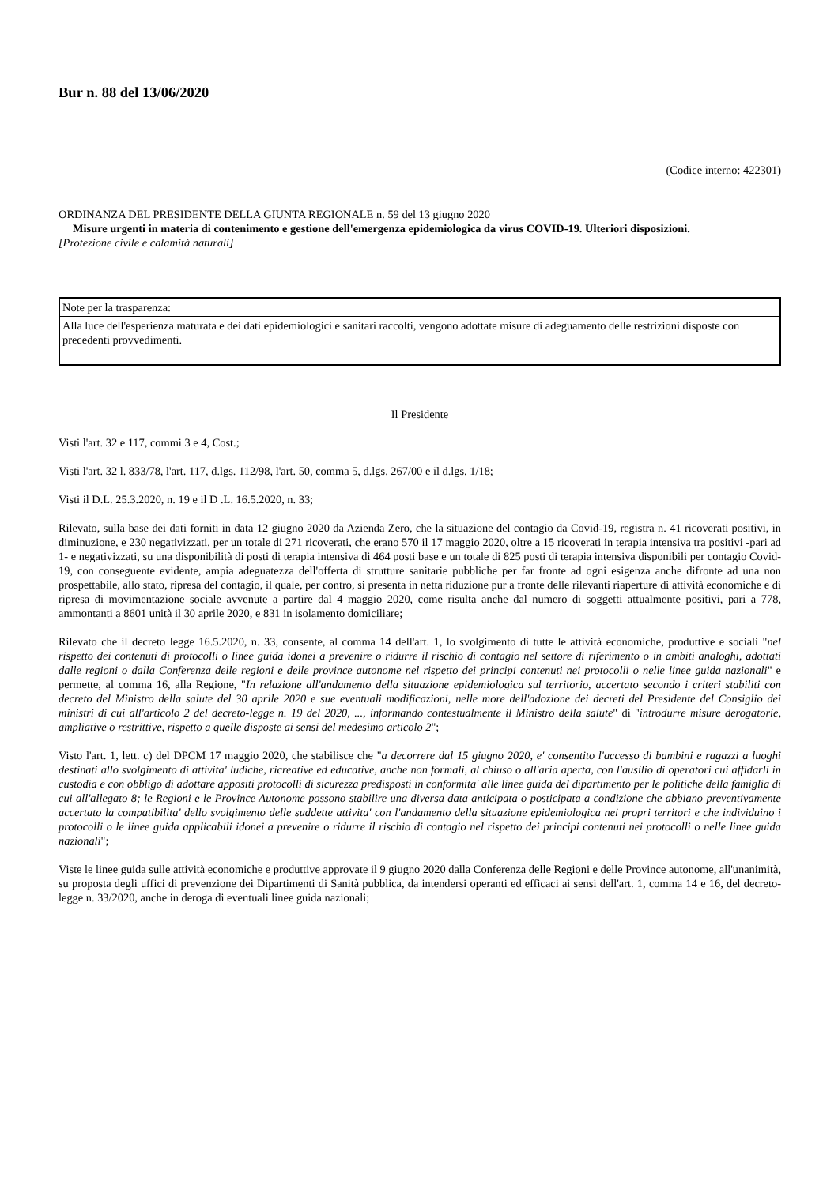Bur n. 88 del 13/06/2020
(Codice interno: 422301)
ORDINANZA DEL PRESIDENTE DELLA GIUNTA REGIONALE n. 59 del 13 giugno 2020
Misure urgenti in materia di contenimento e gestione dell'emergenza epidemiologica da virus COVID-19. Ulteriori disposizioni.
[Protezione civile e calamità naturali]
Note per la trasparenza:
Alla luce dell'esperienza maturata e dei dati epidemiologici e sanitari raccolti, vengono adottate misure di adeguamento delle restrizioni disposte con precedenti provvedimenti.
Il Presidente
Visti l'art. 32 e 117, commi 3 e 4, Cost.;
Visti l'art. 32 l. 833/78, l'art. 117, d.lgs. 112/98, l'art. 50, comma 5, d.lgs. 267/00 e il d.lgs. 1/18;
Visti il D.L. 25.3.2020, n. 19 e il D .L. 16.5.2020, n. 33;
Rilevato, sulla base dei dati forniti in data 12 giugno 2020 da Azienda Zero, che la situazione del contagio da Covid-19, registra n. 41 ricoverati positivi, in diminuzione, e 230 negativizzati, per un totale di 271 ricoverati, che erano 570 il 17 maggio 2020, oltre a 15 ricoverati in terapia intensiva tra positivi -pari ad 1- e negativizzati, su una disponibilità di posti di terapia intensiva di 464 posti base e un totale di 825 posti di terapia intensiva disponibili per contagio Covid-19, con conseguente evidente, ampia adeguatezza dell'offerta di strutture sanitarie pubbliche per far fronte ad ogni esigenza anche difronte ad una non prospettabile, allo stato, ripresa del contagio, il quale, per contro, si presenta in netta riduzione pur a fronte delle rilevanti riaperture di attività economiche e di ripresa di movimentazione sociale avvenute a partire dal 4 maggio 2020, come risulta anche dal numero di soggetti attualmente positivi, pari a 778, ammontanti a 8601 unità il 30 aprile 2020, e 831 in isolamento domiciliare;
Rilevato che il decreto legge 16.5.2020, n. 33, consente, al comma 14 dell'art. 1, lo svolgimento di tutte le attività economiche, produttive e sociali "nel rispetto dei contenuti di protocolli o linee guida idonei a prevenire o ridurre il rischio di contagio nel settore di riferimento o in ambiti analoghi, adottati dalle regioni o dalla Conferenza delle regioni e delle province autonome nel rispetto dei principi contenuti nei protocolli o nelle linee guida nazionali" e permette, al comma 16, alla Regione, "In relazione all'andamento della situazione epidemiologica sul territorio, accertato secondo i criteri stabiliti con decreto del Ministro della salute del 30 aprile 2020 e sue eventuali modificazioni, nelle more dell'adozione dei decreti del Presidente del Consiglio dei ministri di cui all'articolo 2 del decreto-legge n. 19 del 2020, ..., informando contestualmente il Ministro della salute" di "introdurre misure derogatorie, ampliative o restrittive, rispetto a quelle disposte ai sensi del medesimo articolo 2";
Visto l'art. 1, lett. c) del DPCM 17 maggio 2020, che stabilisce che "a decorrere dal 15 giugno 2020, e' consentito l'accesso di bambini e ragazzi a luoghi destinati allo svolgimento di attivita' ludiche, ricreative ed educative, anche non formali, al chiuso o all'aria aperta, con l'ausilio di operatori cui affidarli in custodia e con obbligo di adottare appositi protocolli di sicurezza predisposti in conformita' alle linee guida del dipartimento per le politiche della famiglia di cui all'allegato 8; le Regioni e le Province Autonome possono stabilire una diversa data anticipata o posticipata a condizione che abbiano preventivamente accertato la compatibilita' dello svolgimento delle suddette attivita' con l'andamento della situazione epidemiologica nei propri territori e che individuino i protocolli o le linee guida applicabili idonei a prevenire o ridurre il rischio di contagio nel rispetto dei principi contenuti nei protocolli o nelle linee guida nazionali";
Viste le linee guida sulle attività economiche e produttive approvate il 9 giugno 2020 dalla Conferenza delle Regioni e delle Province autonome, all'unanimità, su proposta degli uffici di prevenzione dei Dipartimenti di Sanità pubblica, da intendersi operanti ed efficaci ai sensi dell'art. 1, comma 14 e 16, del decreto-legge n. 33/2020, anche in deroga di eventuali linee guida nazionali;